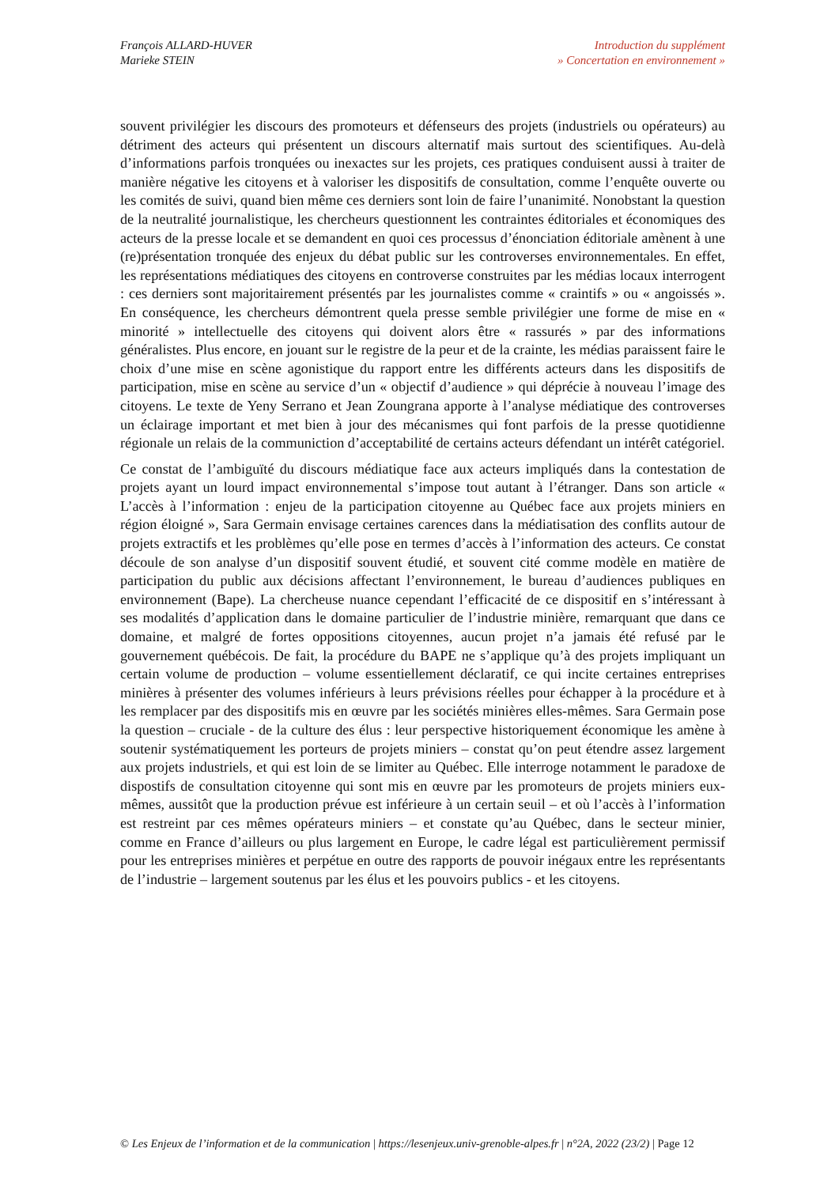François ALLARD-HUVER
Marieke STEIN
Introduction du supplément
» Concertation en environnement »
souvent privilégier les discours des promoteurs et défenseurs des projets (industriels ou opérateurs) au détriment des acteurs qui présentent un discours alternatif mais surtout des scientifiques. Au-delà d’informations parfois tronquées ou inexactes sur les projets, ces pratiques conduisent aussi à traiter de manière négative les citoyens et à valoriser les dispositifs de consultation, comme l’enquête ouverte ou les comités de suivi, quand bien même ces derniers sont loin de faire l’unanimité. Nonobstant la question de la neutralité journalistique, les chercheurs questionnent les contraintes éditoriales et économiques des acteurs de la presse locale et se demandent en quoi ces processus d’énonciation éditoriale amènent à une (re)présentation tronquée des enjeux du débat public sur les controverses environnementales. En effet, les représentations médiatiques des citoyens en controverse construites par les médias locaux interrogent : ces derniers sont majoritairement présentés par les journalistes comme « craintifs » ou « angoissés ». En conséquence, les chercheurs démontrent quela presse semble privilégier une forme de mise en « minorité » intellectuelle des citoyens qui doivent alors être « rassurés » par des informations généralistes. Plus encore, en jouant sur le registre de la peur et de la crainte, les médias paraissent faire le choix d’une mise en scène agonistique du rapport entre les différents acteurs dans les dispositifs de participation, mise en scène au service d’un « objectif d’audience » qui déprécie à nouveau l’image des citoyens. Le texte de Yeny Serrano et Jean Zoungrana apporte à l’analyse médiatique des controverses un éclairage important et met bien à jour des mécanismes qui font parfois de la presse quotidienne régionale un relais de la communiction d’acceptabilité de certains acteurs défendant un intérêt catégoriel.
Ce constat de l’ambiguïté du discours médiatique face aux acteurs impliqués dans la contestation de projets ayant un lourd impact environnemental s’impose tout autant à l’étranger. Dans son article « L’accès à l’information : enjeu de la participation citoyenne au Québec face aux projets miniers en région éloigné », Sara Germain envisage certaines carences dans la médiatisation des conflits autour de projets extractifs et les problèmes qu’elle pose en termes d’accès à l’information des acteurs. Ce constat découle de son analyse d’un dispositif souvent étudié, et souvent cité comme modèle en matière de participation du public aux décisions affectant l’environnement, le bureau d’audiences publiques en environnement (Bape). La chercheuse nuance cependant l’efficacité de ce dispositif en s’intéressant à ses modalités d’application dans le domaine particulier de l’industrie minière, remarquant que dans ce domaine, et malgré de fortes oppositions citoyennes, aucun projet n’a jamais été refusé par le gouvernement québécois. De fait, la procédure du BAPE ne s’applique qu’à des projets impliquant un certain volume de production – volume essentiellement déclaratif, ce qui incite certaines entreprises minières à présenter des volumes inférieurs à leurs prévisions réelles pour échapper à la procédure et à les remplacer par des dispositifs mis en œuvre par les sociétés minières elles-mêmes. Sara Germain pose la question – cruciale - de la culture des élus : leur perspective historiquement économique les amène à soutenir systématiquement les porteurs de projets miniers – constat qu’on peut étendre assez largement aux projets industriels, et qui est loin de se limiter au Québec. Elle interroge notamment le paradoxe de dispostifs de consultation citoyenne qui sont mis en œuvre par les promoteurs de projets miniers eux-mêmes, aussitôt que la production prévue est inférieure à un certain seuil – et où l’accès à l’information est restreint par ces mêmes opérateurs miniers – et constate qu’au Québec, dans le secteur minier, comme en France d’ailleurs ou plus largement en Europe, le cadre légal est particulièrement permissif pour les entreprises minières et perpétue en outre des rapports de pouvoir inégaux entre les représentants de l’industrie – largement soutenus par les élus et les pouvoirs publics - et les citoyens.
© Les Enjeux de l’information et de la communication | https://lesenjeux.univ-grenoble-alpes.fr | n°2A, 2022 (23/2) | Page 12